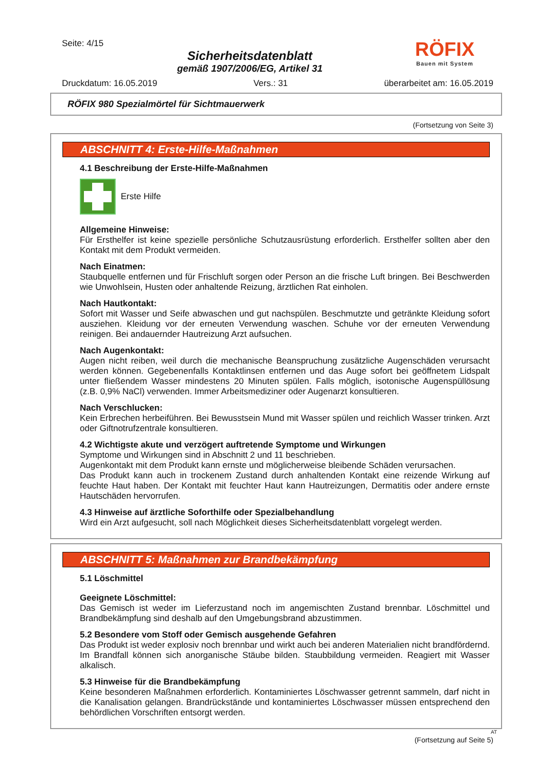Seite: 4/15
Sicherheitsdatenblatt
gemäß 1907/2006/EG, Artikel 31
RÖFIX
Bauen mit System
Druckdatum: 16.05.2019 Vers.: 31 überarbeitet am: 16.05.2019
RÖFIX 980 Spezialmörtel für Sichtmauerwerk
(Fortsetzung von Seite 3)
ABSCHNITT 4: Erste-Hilfe-Maßnahmen
4.1 Beschreibung der Erste-Hilfe-Maßnahmen
Erste Hilfe
Allgemeine Hinweise:
Für Ersthelfer ist keine spezielle persönliche Schutzausrüstung erforderlich. Ersthelfer sollten aber den Kontakt mit dem Produkt vermeiden.
Nach Einatmen:
Staubquelle entfernen und für Frischluft sorgen oder Person an die frische Luft bringen. Bei Beschwerden wie Unwohlsein, Husten oder anhaltende Reizung, ärztlichen Rat einholen.
Nach Hautkontakt:
Sofort mit Wasser und Seife abwaschen und gut nachspülen. Beschmutzte und getränkte Kleidung sofort ausziehen. Kleidung vor der erneuten Verwendung waschen. Schuhe vor der erneuten Verwendung reinigen. Bei andauernder Hautreizung Arzt aufsuchen.
Nach Augenkontakt:
Augen nicht reiben, weil durch die mechanische Beanspruchung zusätzliche Augenschäden verursacht werden können. Gegebenenfalls Kontaktlinsen entfernen und das Auge sofort bei geöffnetem Lidspalt unter fließendem Wasser mindestens 20 Minuten spülen. Falls möglich, isotonische Augenspüllösung (z.B. 0,9% NaCl) verwenden. Immer Arbeitsmediziner oder Augenarzt konsultieren.
Nach Verschlucken:
Kein Erbrechen herbeiführen. Bei Bewusstsein Mund mit Wasser spülen und reichlich Wasser trinken. Arzt oder Giftnotrufzentrale konsultieren.
4.2 Wichtigste akute und verzögert auftretende Symptome und Wirkungen
Symptome und Wirkungen sind in Abschnitt 2 und 11 beschrieben.
Augenkontakt mit dem Produkt kann ernste und möglicherweise bleibende Schäden verursachen.
Das Produkt kann auch in trockenem Zustand durch anhaltenden Kontakt eine reizende Wirkung auf feuchte Haut haben. Der Kontakt mit feuchter Haut kann Hautreizungen, Dermatitis oder andere ernste Hautschäden hervorrufen.
4.3 Hinweise auf ärztliche Soforthilfe oder Spezialbehandlung
Wird ein Arzt aufgesucht, soll nach Möglichkeit dieses Sicherheitsdatenblatt vorgelegt werden.
ABSCHNITT 5: Maßnahmen zur Brandbekämpfung
5.1 Löschmittel
Geeignete Löschmittel:
Das Gemisch ist weder im Lieferzustand noch im angemischten Zustand brennbar. Löschmittel und Brandbekämpfung sind deshalb auf den Umgebungsbrand abzustimmen.
5.2 Besondere vom Stoff oder Gemisch ausgehende Gefahren
Das Produkt ist weder explosiv noch brennbar und wirkt auch bei anderen Materialien nicht brandfördernd. Im Brandfall können sich anorganische Stäube bilden. Staubbildung vermeiden. Reagiert mit Wasser alkalisch.
5.3 Hinweise für die Brandbekämpfung
Keine besonderen Maßnahmen erforderlich. Kontaminiertes Löschwasser getrennt sammeln, darf nicht in die Kanalisation gelangen. Brandrückstände und kontaminiertes Löschwasser müssen entsprechend den behördlichen Vorschriften entsorgt werden.
AT
(Fortsetzung auf Seite 5)